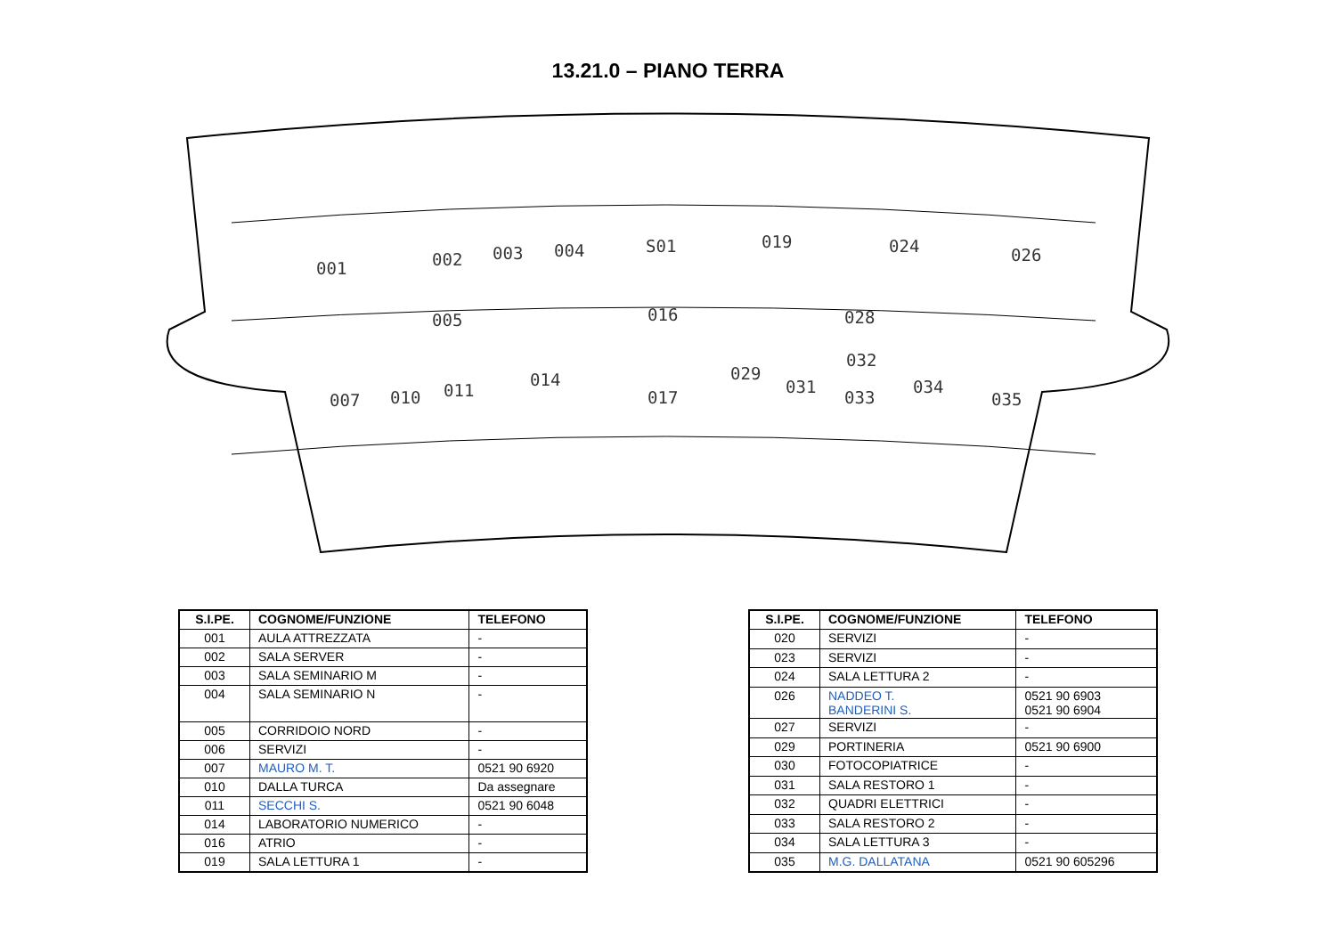13.21.0 – PIANO TERRA
001 002 003 004 S01 019 024 026
005 016 028
007 010 011
014
017
029
031
032
033
034
035
| S.I.PE. | COGNOME/FUNZIONE | TELEFONO |
| --- | --- | --- |
| 001 | AULA ATTREZZATA | - |
| 002 | SALA SERVER | - |
| 003 | SALA SEMINARIO M | - |
| 004 | SALA SEMINARIO N | - |
| 005 | CORRIDOIO NORD | - |
| 006 | SERVIZI | - |
| 007 | MAURO M. T. | 0521 90 6920 |
| 010 | DALLA TURCA | Da assegnare |
| 011 | SECCHI S. | 0521 90 6048 |
| 014 | LABORATORIO NUMERICO | - |
| 016 | ATRIO | - |
| 019 | SALA LETTURA 1 | - |
| S.I.PE. | COGNOME/FUNZIONE | TELEFONO |
| --- | --- | --- |
| 020 | SERVIZI | - |
| 023 | SERVIZI | - |
| 024 | SALA LETTURA 2 | - |
| 026 | NADDEO T. BANDERINI S. | 0521 90 6903 0521 90 6904 |
| 027 | SERVIZI | - |
| 029 | PORTINERIA | 0521 90 6900 |
| 030 | FOTOCOPIATRICE | - |
| 031 | SALA RESTORO 1 | - |
| 032 | QUADRI ELETTRICI | - |
| 033 | SALA RESTORO 2 | - |
| 034 | SALA LETTURA 3 | - |
| 035 | M.G. DALLATANA | 0521 90 605296 |